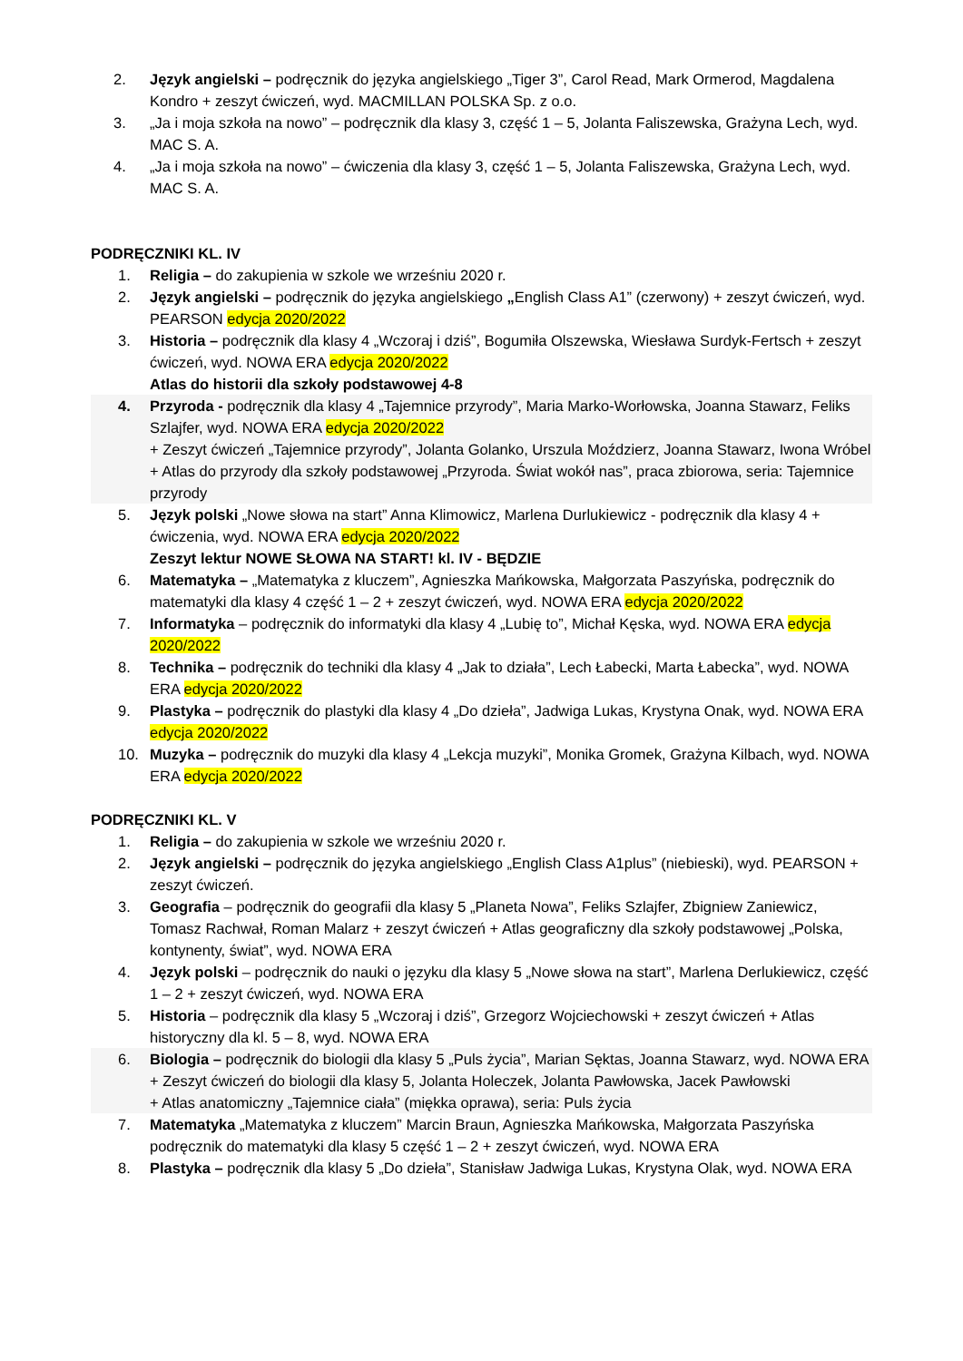2. Język angielski – podręcznik do języka angielskiego „Tiger 3”, Carol Read, Mark Ormerod, Magdalena Kondro + zeszyt ćwiczeń, wyd. MACMILLAN POLSKA Sp. z o.o.
3. „Ja i moja szkoła na nowo” – podręcznik dla klasy 3, część 1 – 5, Jolanta Faliszewska, Grażyna Lech, wyd. MAC S. A.
4. „Ja i moja szkoła na nowo” – ćwiczenia dla klasy 3, część 1 – 5, Jolanta Faliszewska, Grażyna Lech, wyd. MAC S. A.
PODRĘCZNIKI KL. IV
1. Religia – do zakupienia w szkole we wrześniu 2020 r.
2. Język angielski – podręcznik do języka angielskiego „English Class A1” (czerwony) + zeszyt ćwiczeń, wyd. PEARSON edycja 2020/2022
3. Historia – podręcznik dla klasy 4 „Wczoraj i dziś”, Bogumiła Olszewska, Wiesława Surdyk-Fertsch + zeszyt ćwiczeń, wyd. NOWA ERA edycja 2020/2022
Atlas do historii dla szkoły podstawowej 4-8
4. Przyroda - podręcznik dla klasy 4 „Tajemnice przyrody”, Maria Marko-Worłowska, Joanna Stawarz, Feliks Szlajfer, wyd. NOWA ERA edycja 2020/2022
+ Zeszyt ćwiczeń „Tajemnice przyrody”, Jolanta Golanko, Urszula Moździerz, Joanna Stawarz, Iwona Wróbel
+ Atlas do przyrody dla szkoły podstawowej „Przyroda. Świat wokół nas”, praca zbiorowa, seria: Tajemnice przyrody
5. Język polski „Nowe słowa na start” Anna Klimowicz, Marlena Durlukiewicz - podręcznik dla klasy 4 + ćwiczenia, wyd. NOWA ERA edycja 2020/2022
Zeszyt lektur NOWE SŁOWA NA START! kl. IV - BĘDZIE
6. Matematyka – „Matematyka z kluczem”, Agnieszka Mańkowska, Małgorzata Paszyńska, podręcznik do matematyki dla klasy 4 część 1 – 2 + zeszyt ćwiczeń, wyd. NOWA ERA edycja 2020/2022
7. Informatyka – podręcznik do informatyki dla klasy 4 „Lubię to”, Michał Kęska, wyd. NOWA ERA edycja 2020/2022
8. Technika – podręcznik do techniki dla klasy 4 „Jak to działa”, Lech Łabecki, Marta Łabecka”, wyd. NOWA ERA edycja 2020/2022
9. Plastyka – podręcznik do plastyki dla klasy 4 „Do dzieła”, Jadwiga Lukas, Krystyna Onak, wyd. NOWA ERA edycja 2020/2022
10. Muzyka – podręcznik do muzyki dla klasy 4 „Lekcja muzyki”, Monika Gromek, Grażyna Kilbach, wyd. NOWA ERA edycja 2020/2022
PODRĘCZNIKI KL. V
1. Religia – do zakupienia w szkole we wrześniu 2020 r.
2. Język angielski – podręcznik do języka angielskiego „English Class A1plus” (niebieski), wyd. PEARSON + zeszyt ćwiczeń.
3. Geografia – podręcznik do geografii dla klasy 5 „Planeta Nowa”, Feliks Szlajfer, Zbigniew Zaniewicz, Tomasz Rachwał, Roman Malarz + zeszyt ćwiczeń + Atlas geograficzny dla szkoły podstawowej „Polska, kontynenty, świat”, wyd. NOWA ERA
4. Język polski – podręcznik do nauki o języku dla klasy 5 „Nowe słowa na start”, Marlena Derlukiewicz, część 1 – 2 + zeszyt ćwiczeń, wyd. NOWA ERA
5. Historia – podręcznik dla klasy 5 „Wczoraj i dziś”, Grzegorz Wojciechowski + zeszyt ćwiczeń + Atlas historyczny dla kl. 5 – 8, wyd. NOWA ERA
6. Biologia – podręcznik do biologii dla klasy 5 „Puls życia”, Marian Sęktas, Joanna Stawarz, wyd. NOWA ERA
+ Zeszyt ćwiczeń do biologii dla klasy 5, Jolanta Holeczek, Jolanta Pawłowska, Jacek Pawłowski
+ Atlas anatomiczny „Tajemnice ciała” (miękka oprawa), seria: Puls życia
7. Matematyka „Matematyka z kluczem” Marcin Braun, Agnieszka Mańkowska, Małgorzata Paszyńska podręcznik do matematyki dla klasy 5 część 1 – 2 + zeszyt ćwiczeń, wyd. NOWA ERA
8. Plastyka – podręcznik dla klasy 5 „Do dzieła”, Stanisław Jadwiga Lukas, Krystyna Olak, wyd. NOWA ERA